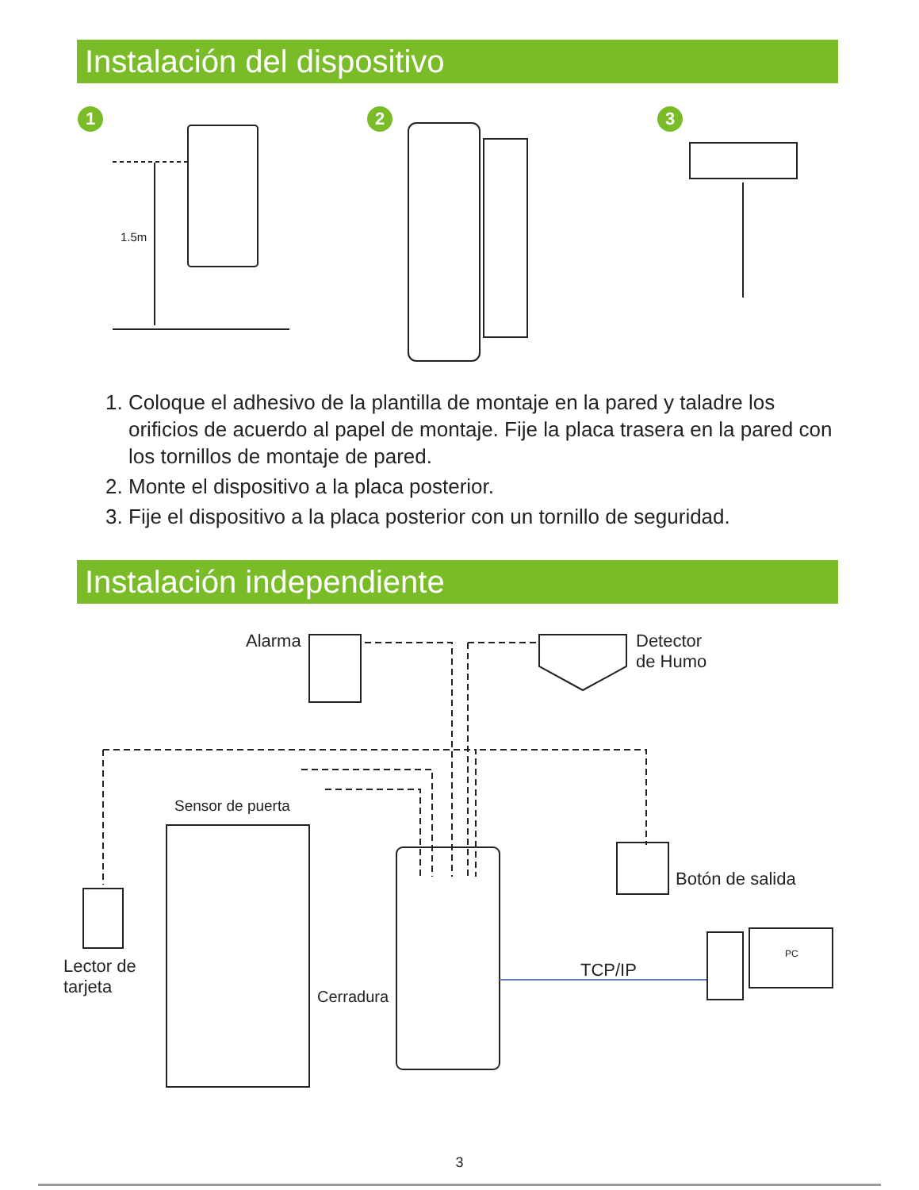Instalación del dispositivo
1 2 3
1.5m
1. Coloque el adhesivo de la plantilla de montaje en la pared y taladre los orificios de acuerdo al papel de montaje. Fije la placa trasera en la pared con los tornillos de montaje de pared.
2. Monte el dispositivo a la placa posterior.
3. Fije el dispositivo a la placa posterior con un tornillo de seguridad.
Instalación independiente
Alarma
Detector
de Humo
Sensor de puerta
Botón de salida
Lector de
tarjeta
TCP/IP
PC
Cerradura
3